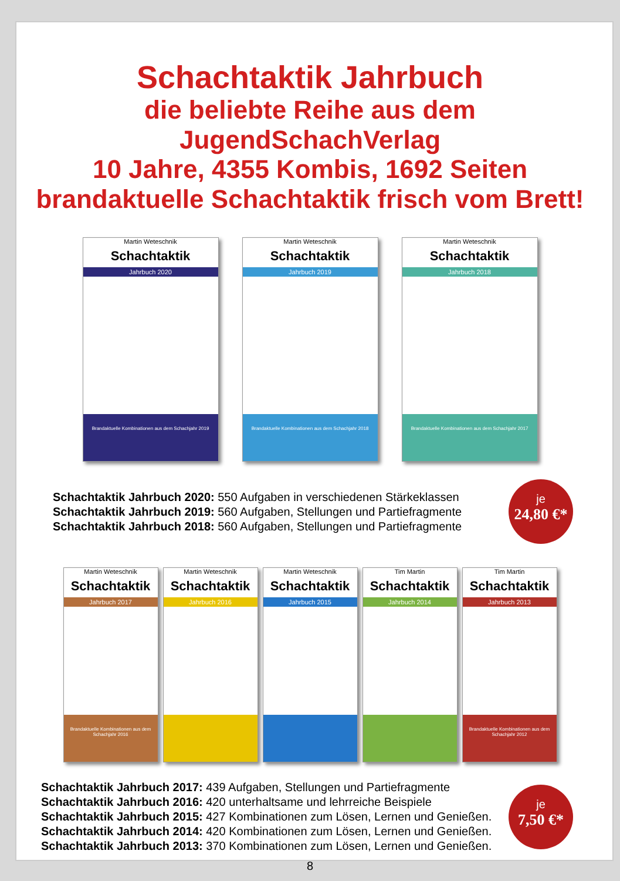Schachtaktik Jahrbuch
die beliebte Reihe aus dem JugendSchachVerlag
10 Jahre, 4355 Kombis, 1692 Seiten
brandaktuelle Schachtaktik frisch vom Brett!
Martin Weteschnik
Schachtaktik
Jahrbuch 2020
Brandaktuelle Kombinationen aus dem Schachjahr 2019
Martin Weteschnik
Schachtaktik
Jahrbuch 2019
Brandaktuelle Kombinationen aus dem Schachjahr 2018
Martin Weteschnik
Schachtaktik
Jahrbuch 2018
Brandaktuelle Kombinationen aus dem Schachjahr 2017
Schachtaktik Jahrbuch 2020: 550 Aufgaben in verschiedenen Stärkeklassen
Schachtaktik Jahrbuch 2019: 560 Aufgaben, Stellungen und Partiefragmente
Schachtaktik Jahrbuch 2018: 560 Aufgaben, Stellungen und Partiefragmente
je
24,80 €*
Martin Weteschnik
Schachtaktik
Jahrbuch 2017
Brandaktuelle Kombinationen aus dem Schachjahr 2016
Martin Weteschnik
Schachtaktik
Jahrbuch 2016
Martin Weteschnik
Schachtaktik
Jahrbuch 2015
Tim Martin
Schachtaktik
Jahrbuch 2014
Tim Martin
Schachtaktik
Jahrbuch 2013
Brandaktuelle Kombinationen aus dem Schachjahr 2012
Schachtaktik Jahrbuch 2017: 439 Aufgaben, Stellungen und Partiefragmente
Schachtaktik Jahrbuch 2016: 420 unterhaltsame und lehrreiche Beispiele
Schachtaktik Jahrbuch 2015: 427 Kombinationen zum Lösen, Lernen und Genießen.
Schachtaktik Jahrbuch 2014: 420 Kombinationen zum Lösen, Lernen und Genießen.
Schachtaktik Jahrbuch 2013: 370 Kombinationen zum Lösen, Lernen und Genießen.
je
7,50 €*
8